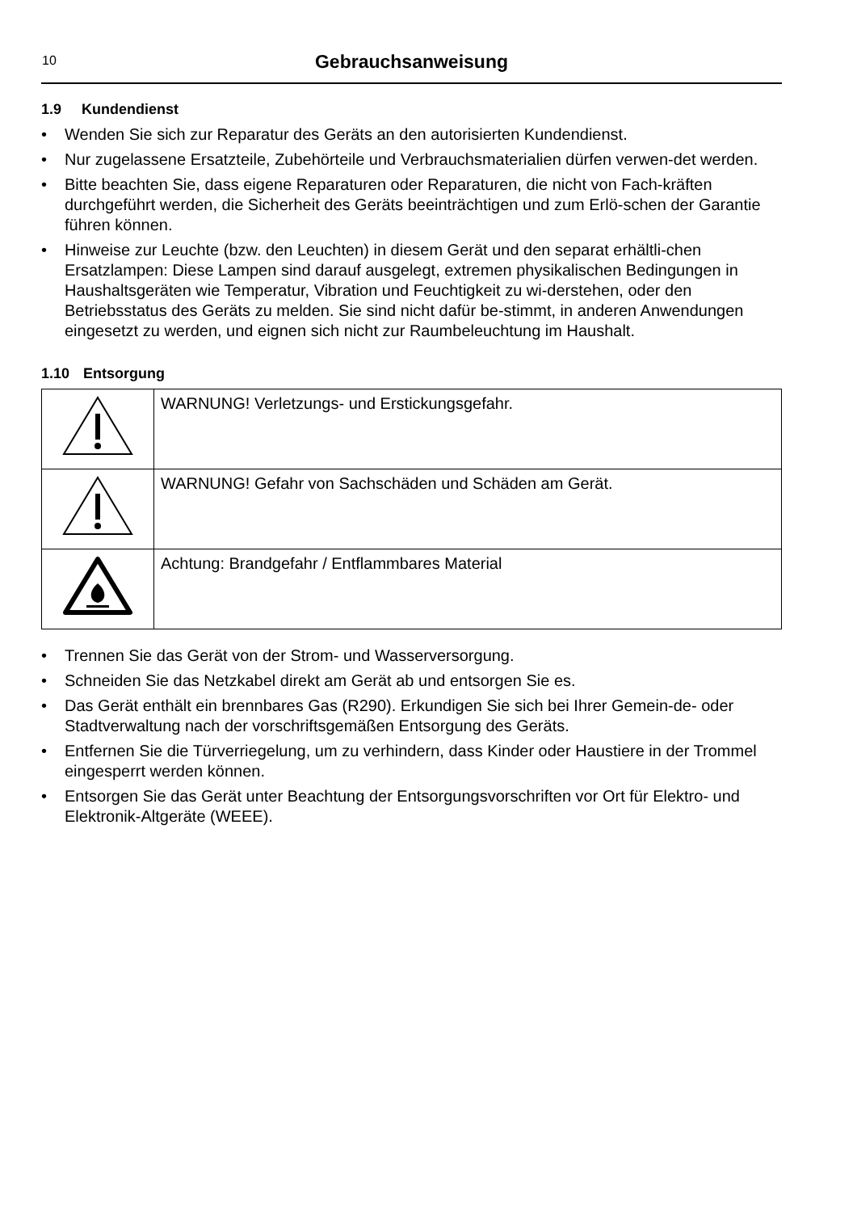10
Gebrauchsanweisung
1.9 Kundendienst
• Wenden Sie sich zur Reparatur des Geräts an den autorisierten Kundendienst.
• Nur zugelassene Ersatzteile, Zubehörteile und Verbrauchsmaterialien dürfen verwen-det werden.
• Bitte beachten Sie, dass eigene Reparaturen oder Reparaturen, die nicht von Fach-kräften durchgeführt werden, die Sicherheit des Geräts beeinträchtigen und zum Erlö-schen der Garantie führen können.
• Hinweise zur Leuchte (bzw. den Leuchten) in diesem Gerät und den separat erhältli-chen Ersatzlampen: Diese Lampen sind darauf ausgelegt, extremen physikalischen Bedingungen in Haushaltsgeräten wie Temperatur, Vibration und Feuchtigkeit zu wi-derstehen, oder den Betriebsstatus des Geräts zu melden. Sie sind nicht dafür be-stimmt, in anderen Anwendungen eingesetzt zu werden, und eignen sich nicht zur Raumbeleuchtung im Haushalt.
1.10 Entsorgung
| | WARNUNG! Verletzungs- und Erstickungsgefahr. |
| | WARNUNG! Gefahr von Sachschäden und Schäden am Gerät. |
| | Achtung: Brandgefahr / Entflammbares Material |
• Trennen Sie das Gerät von der Strom- und Wasserversorgung.
• Schneiden Sie das Netzkabel direkt am Gerät ab und entsorgen Sie es.
• Das Gerät enthält ein brennbares Gas (R290). Erkundigen Sie sich bei Ihrer Gemein-de- oder Stadtverwaltung nach der vorschriftsgemäßen Entsorgung des Geräts.
• Entfernen Sie die Türverriegelung, um zu verhindern, dass Kinder oder Haustiere in der Trommel eingesperrt werden können.
• Entsorgen Sie das Gerät unter Beachtung der Entsorgungsvorschriften vor Ort für Elektro- und Elektronik-Altgeräte (WEEE).